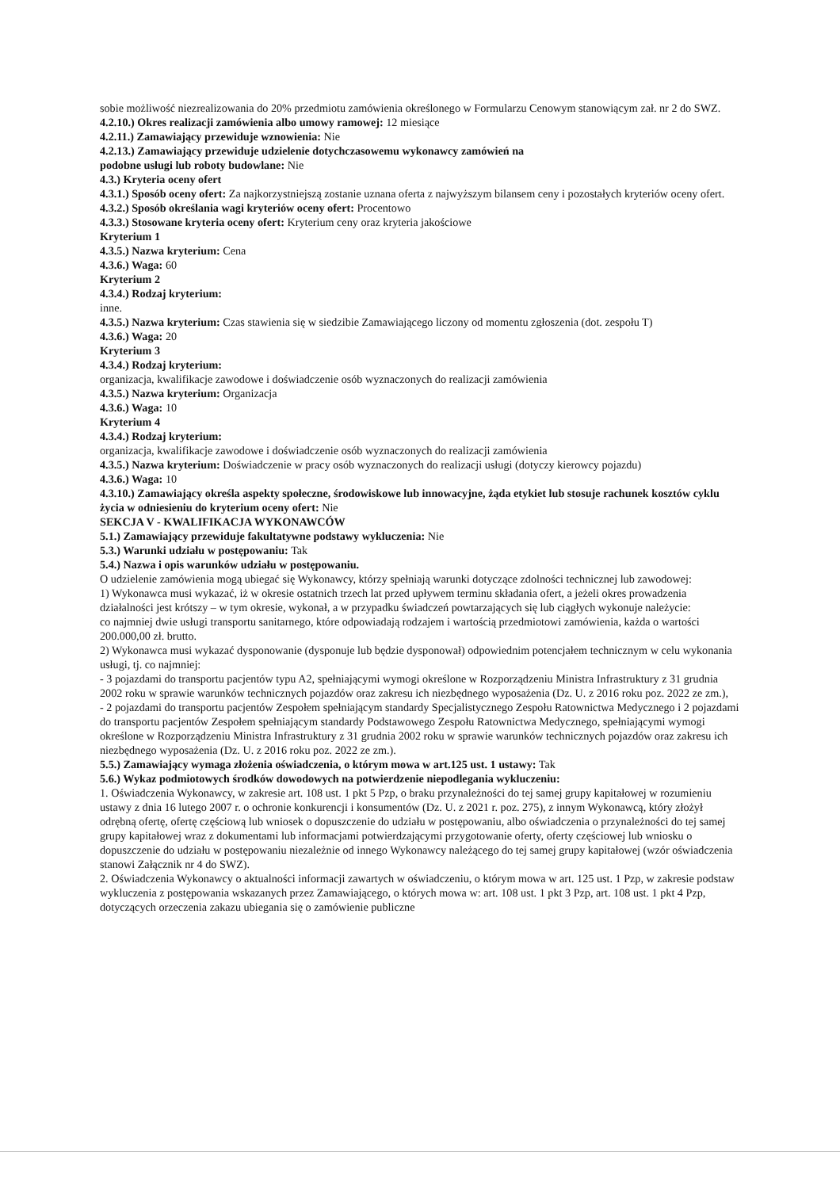sobie możliwość niezrealizowania do 20% przedmiotu zamówienia określonego w Formularzu Cenowym stanowiącym zał. nr 2 do SWZ.
4.2.10.) Okres realizacji zamówienia albo umowy ramowej: 12 miesiące
4.2.11.) Zamawiający przewiduje wznowienia: Nie
4.2.13.) Zamawiający przewiduje udzielenie dotychczasowemu wykonawcy zamówień na
podobne usługi lub roboty budowlane: Nie
4.3.) Kryteria oceny ofert
4.3.1.) Sposób oceny ofert: Za najkorzystniejszą zostanie uznana oferta z najwyższym bilansem ceny i pozostałych kryteriów oceny ofert.
4.3.2.) Sposób określania wagi kryteriów oceny ofert: Procentowo
4.3.3.) Stosowane kryteria oceny ofert: Kryterium ceny oraz kryteria jakościowe
Kryterium 1
4.3.5.) Nazwa kryterium: Cena
4.3.6.) Waga: 60
Kryterium 2
4.3.4.) Rodzaj kryterium:
inne.
4.3.5.) Nazwa kryterium: Czas stawienia się w siedzibie Zamawiającego liczony od momentu zgłoszenia (dot. zespołu T)
4.3.6.) Waga: 20
Kryterium 3
4.3.4.) Rodzaj kryterium:
organizacja, kwalifikacje zawodowe i doświadczenie osób wyznaczonych do realizacji zamówienia
4.3.5.) Nazwa kryterium: Organizacja
4.3.6.) Waga: 10
Kryterium 4
4.3.4.) Rodzaj kryterium:
organizacja, kwalifikacje zawodowe i doświadczenie osób wyznaczonych do realizacji zamówienia
4.3.5.) Nazwa kryterium: Doświadczenie w pracy osób wyznaczonych do realizacji usługi (dotyczy kierowcy pojazdu)
4.3.6.) Waga: 10
4.3.10.) Zamawiający określa aspekty społeczne, środowiskowe lub innowacyjne, żąda etykiet lub stosuje rachunek kosztów cyklu życia w odniesieniu do kryterium oceny ofert: Nie
SEKCJA V - KWALIFIKACJA WYKONAWCÓW
5.1.) Zamawiający przewiduje fakultatywne podstawy wykluczenia: Nie
5.3.) Warunki udziału w postępowaniu: Tak
5.4.) Nazwa i opis warunków udziału w postępowaniu.
O udzielenie zamówienia mogą ubiegać się Wykonawcy, którzy spełniają warunki dotyczące zdolności technicznej lub zawodowej:
1) Wykonawca musi wykazać, iż w okresie ostatnich trzech lat przed upływem terminu składania ofert, a jeżeli okres prowadzenia działalności jest krótszy – w tym okresie, wykonał, a w przypadku świadczeń powtarzających się lub ciągłych wykonuje należycie:
co najmniej dwie usługi transportu sanitarnego, które odpowiadają rodzajem i wartością przedmiotowi zamówienia, każda o wartości 200.000,00 zł. brutto.
2) Wykonawca musi wykazać dysponowanie (dysponuje lub będzie dysponował) odpowiednim potencjałem technicznym w celu wykonania usługi, tj. co najmniej:
- 3 pojazdami do transportu pacjentów typu A2, spełniającymi wymogi określone w Rozporządzeniu Ministra Infrastruktury z 31 grudnia 2002 roku w sprawie warunków technicznych pojazdów oraz zakresu ich niezbędnego wyposażenia (Dz. U. z 2016 roku poz. 2022 ze zm.),
- 2 pojazdami do transportu pacjentów Zespołem spełniającym standardy Specjalistycznego Zespołu Ratownictwa Medycznego i 2 pojazdami do transportu pacjentów Zespołem spełniającym standardy Podstawowego Zespołu Ratownictwa Medycznego, spełniającymi wymogi określone w Rozporządzeniu Ministra Infrastruktury z 31 grudnia 2002 roku w sprawie warunków technicznych pojazdów oraz zakresu ich niezbędnego wyposażenia (Dz. U. z 2016 roku poz. 2022 ze zm.).
5.5.) Zamawiający wymaga złożenia oświadczenia, o którym mowa w art.125 ust. 1 ustawy: Tak
5.6.) Wykaz podmiotowych środków dowodowych na potwierdzenie niepodlegania wykluczeniu:
1. Oświadczenia Wykonawcy, w zakresie art. 108 ust. 1 pkt 5 Pzp, o braku przynależności do tej samej grupy kapitałowej w rozumieniu ustawy z dnia 16 lutego 2007 r. o ochronie konkurencji i konsumentów (Dz. U. z 2021 r. poz. 275), z innym Wykonawcą, który złożył odrębną ofertę, ofertę częściową lub wniosek o dopuszczenie do udziału w postępowaniu, albo oświadczenia o przynależności do tej samej grupy kapitałowej wraz z dokumentami lub informacjami potwierdzającymi przygotowanie oferty, oferty częściowej lub wniosku o dopuszczenie do udziału w postępowaniu niezależnie od innego Wykonawcy należącego do tej samej grupy kapitałowej (wzór oświadczenia stanowi Załącznik nr 4 do SWZ).
2. Oświadczenia Wykonawcy o aktualności informacji zawartych w oświadczeniu, o którym mowa w art. 125 ust. 1 Pzp, w zakresie podstaw wykluczenia z postępowania wskazanych przez Zamawiającego, o których mowa w: art. 108 ust. 1 pkt 3 Pzp, art. 108 ust. 1 pkt 4 Pzp, dotyczących orzeczenia zakazu ubiegania się o zamówienie publiczne